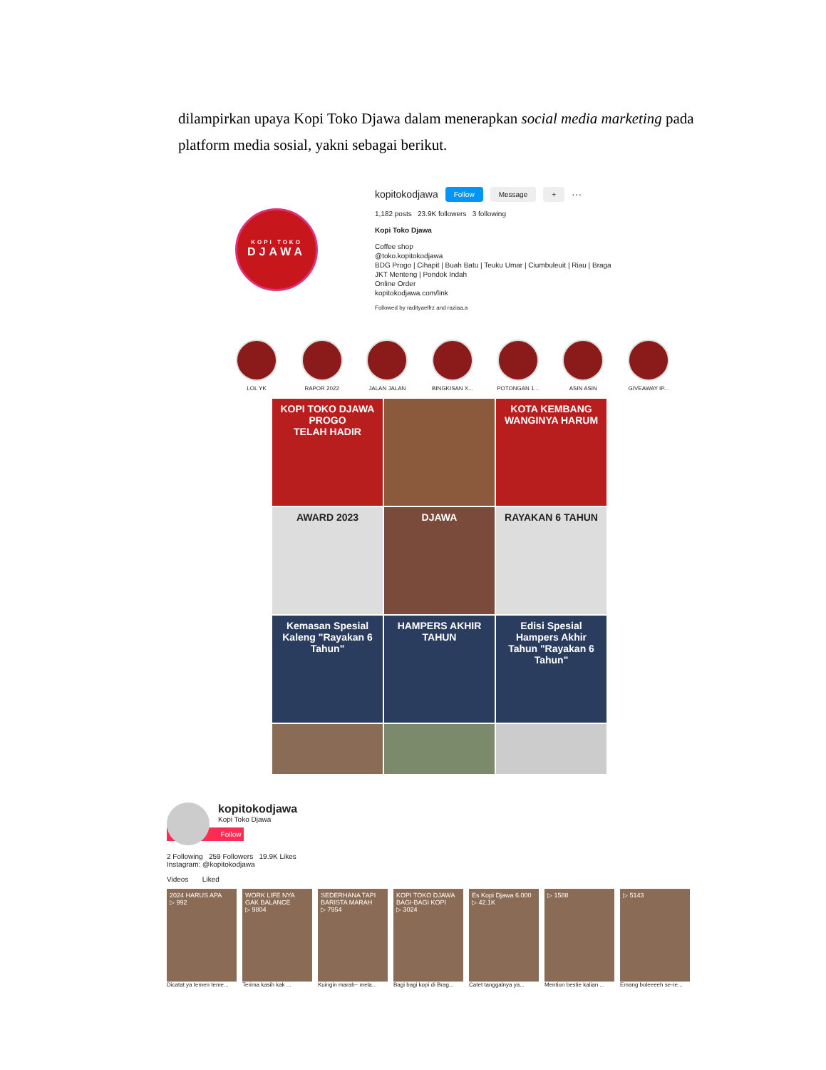dilampirkan upaya Kopi Toko Djawa dalam menerapkan social media marketing pada platform media sosial, yakni sebagai berikut.
KOPI TOKO
DJAWA
kopitokodjawa Follow Message + ···
1,182 posts 23.9K followers 3 following
Kopi Toko Djawa
Coffee shop
@toko.kopitokodjawa
BDG Progo | Cihapit | Buah Batu | Teuku Umar | Ciumbuleuit | Riau | Braga
JKT Menteng | Pondok Indah
Online Order
kopitokodjawa.com/link
Followed by radityaelfrz and raziaa.a
LOL YK RAPOR 2022 JALAN JALAN BINGKISAN X... POTONGAN 1... ASIN ASIN GIVEAWAY IP...
KOPI TOKO DJAWA
PROGO
TELAH HADIR
KOTA KEMBANG WANGINYA HARUM
AWARD 2023
DJAWA
RAYAKAN 6 TAHUN
Kemasan Spesial Kaleng "Rayakan 6 Tahun"
HAMPERS AKHIR TAHUN
Edisi Spesial Hampers Akhir Tahun "Rayakan 6 Tahun"
kopitokodjawa
Kopi Toko Djawa
Follow
2 Following 259 Followers 19.9K Likes
Instagram: @kopitokodjawa
Videos Liked
2024 HARUS APA
▷ 992
Dicatat ya temen teme...
WORK LIFE NYA GAK BALANCE
▷ 9804
Terima kasih kak ...
SEDERHANA TAPI BARISTA MARAH
▷ 7954
Kuingin marah~ mela...
KOPI TOKO DJAWA BAGI-BAGI KOPI
▷ 3024
Bagi bagi kopi di Brag...
Es Kopi Djawa 6.000
▷ 42.1K
Catet tanggalnya ya...
▷ 1588
Mention bestie kalian ...
▷ 5143
Emang boleeeeh se-re...